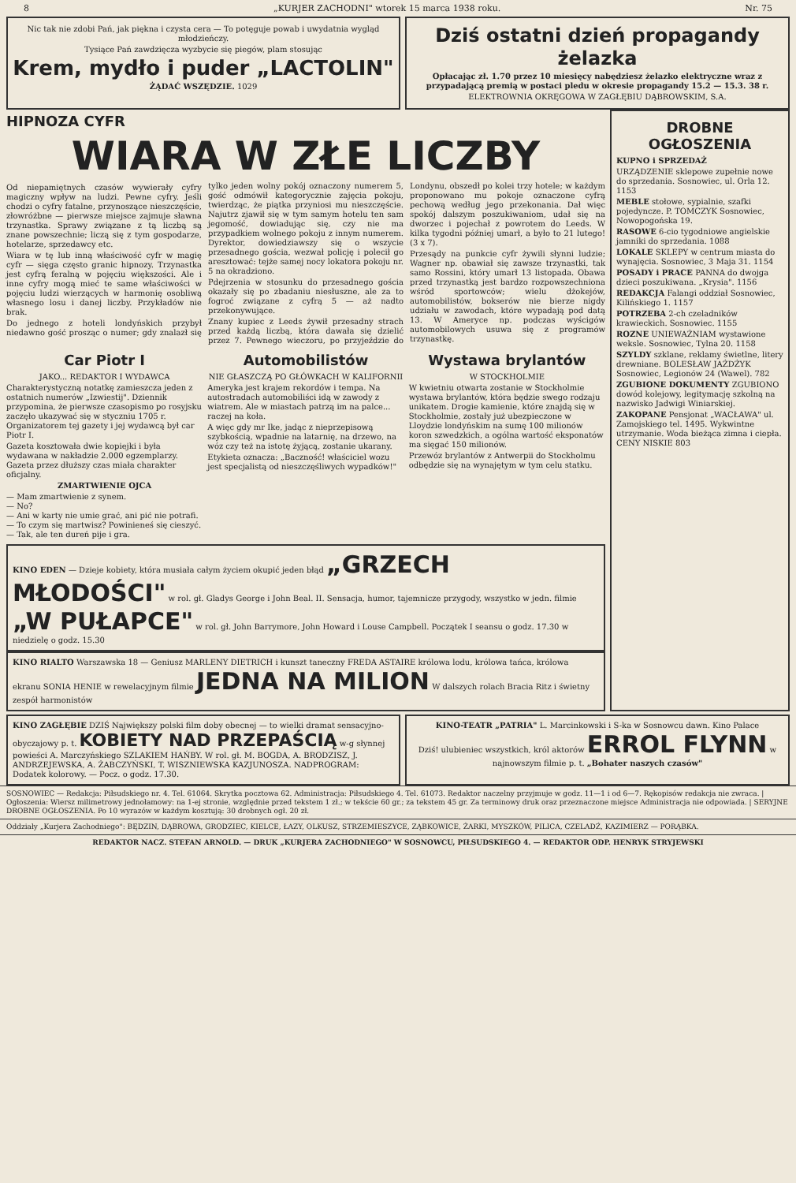8 „KURJER ZACHODNI" wtorek 15 marca 1938 roku. Nr. 75
Nic tak nie zdobi Pań, jak piękna i czysta cera — To potęguje powab i uwydatnia wygląd młodzieńczy.
Tysiące Pań zawdzięcza wyzbycie się piegów, plam stosując
Krem, mydło i puder „LACTOLIN"
ŻĄDAĆ WSZĘDZIE. 1029
Dziś ostatni dzień propagandy żelazka
Opłacając zł. 1.70 przez 10 miesięcy nabędziesz żelazko elektryczne wraz z przypadającą premią w postaci pledu w okresie propagandy 15.2 — 15.3. 38 r.
ELEKTROWNIA OKRĘGOWA W ZAGŁĘBIU DĄBROWSKIM, S.A.
HIPNOZA CYFR
WIARA W ZŁE LICZBY
Od niepamiętnych czasów wywierały cyfry magiczny wpływ na ludzi. Pewne cyfry. Jeśli chodzi o cyfry fatalne, przynoszące nieszczęście, złowróżbne — pierwsze miejsce zajmuje sławna trzynastka. Sprawy związane z tą liczbą są znane powszechnie; liczą się z tym gospodarze, hotelarze, sprzedawcy etc.
Wiara w tę lub inną właściwość cyfr w magię cyfr — sięga często granic hipnozy. Trzynastka jest cyfrą feralną w pojęciu większości. Ale i inne cyfry mogą mieć te same właściwości w pojęciu ludzi wierzących w harmonię osobliwą własnego losu i danej liczby. Przykładów nie brak.
Do jednego z hoteli londyńskich przybył niedawno gość prosząc o numer; gdy znalazł się tylko jeden wolny pokój oznaczony numerem 5, gość odmówił kategorycznie zajęcia pokoju, twierdząc, że piątka przyniosi mu nieszczęście. Najutrz zjawił się w tym samym hotelu ten sam jegomość, dowiadując się, czy nie ma przypadkiem wolnego pokoju z innym numerem. Dyrektor, dowiedziawszy się o wszycie przesadnego gościa, wezwał policję i polecił go aresztować: tejże samej nocy lokatora pokoju nr. 5 na okradziono.
Pdejrzenia w stosunku do przesadnego gościa okazały się po zbadaniu niesłuszne, ale za to fogroć związane z cyfrą 5 — aż nadto przekonywujące.
Znany kupiec z Leeds żywił przesadny strach przed każdą liczbą, która dawała się dzielić przez 7. Pewnego wieczoru, po przyjeździe do Londynu, obszedł po kolei trzy hotele; w każdym proponowano mu pokoje oznaczone cyfrą pechową według jego przekonania. Dał więc spokój dalszym poszukiwaniom, udał się na dworzec i pojechał z powrotem do Leeds. W kilka tygodni później umarł, a było to 21 lutego! (3 x 7).
Przesądy na punkcie cyfr żywili słynni ludzie; Wagner np. obawiał się zawsze trzynastki, tak samo Rossini, który umarł 13 listopada. Obawa przed trzynastką jest bardzo rozpowszechniona wśród sportowców; wielu dżokejów, automobilistów, bokserów nie bierze nigdy udziału w zawodach, które wypadają pod datą 13. W Ameryce np. podczas wyścigów automobilowych usuwa się z programów trzynastkę.
Car Piotr I
JAKO... REDAKTOR I WYDAWCA
Charakterystyczną notatkę zamieszcza jeden z ostatnich numerów „Izwiestij". Dziennik przypomina, że pierwsze czasopismo po rosyjsku zaczęło ukazywać się w styczniu 1705 r. Organizatorem tej gazety i jej wydawcą był car Piotr I.
Gazeta kosztowała dwie kopiejki i była wydawana w nakładzie 2.000 egzemplarzy. Gazeta przez dłuższy czas miała charakter oficjalny.
ZMARTWIENIE OJCA
— Mam zmartwienie z synem.
— No?
— Ani w karty nie umie grać, ani pić nie potrafi.
— To czym się martwisz? Powinieneś się cieszyć.
— Tak, ale ten dureń pije i gra.
Automobilistów
NIE GŁASZCZĄ PO GŁÓWKACH W KALIFORNII
Ameryka jest krajem rekordów i tempa. Na autostradach automobiliści idą w zawody z wiatrem. Ale w miastach patrzą im na palce... raczej na koła.
A więc gdy mr Ike, jadąc z nieprzepisową szybkością, wpadnie na latarnię, na drzewo, na wóz czy też na istotę żyjącą, zostanie ukarany.
Etykieta oznacza: „Baczność! właściciel wozu jest specjalistą od nieszczęśliwych wypadków!"
Wystawa brylantów
W STOCKHOLMIE
W kwietniu otwarta zostanie w Stockholmie wystawa brylantów, która będzie swego rodzaju unikatem. Drogie kamienie, które znajdą się w Stockholmie, zostały już ubezpieczone w Lloydzie londyńskim na sumę 100 milionów koron szwedzkich, a ogólna wartość eksponatów ma sięgać 150 milionów.
Przewóz brylantów z Antwerpii do Stockholmu odbędzie się na wynajętym w tym celu statku.
KINO EDEN — Dzieje kobiety, która musiała całym życiem okupić jeden błąd „GRZECH MŁODOŚCI" w rol. gł. Gladys George i John Beal. II. Sensacja, humor, tajemnicze przygody, wszystko w jedn. filmie „W PUŁAPCE" w rol. gł. John Barrymore, John Howard i Louse Campbell. Początek I seansu o godz. 17.30 w niedzielę o godz. 15.30
KINO RIALTO Warszawska 18 — Geniusz MARLENY DIETRICH i kunszt taneczny FREDA ASTAIRE królowa lodu, królowa tańca, królowa ekranu SONIA HENIE w rewelacyjnym filmie JEDNA NA MILION W dalszych rolach Bracia Ritz i świetny zespół harmonistów
DROBNE OGŁOSZENIA
KUPNO i SPRZEDAŻ
URZĄDZENIE sklepowe zupełnie nowe do sprzedania. Sosnowiec, ul. Orla 12. 1153
MEBLE stołowe, sypialnie, szafki pojedyncze. P. TOMCZYK Sosnowiec, Nowopogońska 19.
RASOWE 6-cio tygodniowe angielskie jamniki do sprzedania. 1088
LOKALE SKLEPY w centrum miasta do wynajęcia. Sosnowiec, 3 Maja 31. 1154
POSADY i PRACE PANNA do dwojga dzieci poszukiwana. „Krysia". 1156
REDAKCJA Falangi oddział Sosnowiec, Kilińskiego 1. 1157
POTRZEBA 2-ch czeladników krawieckich. Sosnowiec. 1155
ROZNE UNIEWAŻNIAM wystawione weksle. Sosnowiec, Tylna 20. 1158
SZYLDY szklane, reklamy świetlne, litery drewniane. BOLESŁAW JAŻDŻYK Sosnowiec, Legionów 24 (Wawel). 782
ZGUBIONE DOKUMENTY ZGUBIONO dowód kolejowy, legitymację szkolną na nazwisko Jadwigi Winiarskiej.
ZAKOPANE Pensjonat „WACŁAWA" ul. Zamojskiego tel. 1495. Wykwintne utrzymanie. Woda bieżąca zimna i ciepła. CENY NISKIE 803
KINO ZAGŁĘBIE DZIŚ Największy polski film doby obecnej — to wielki dramat sensacyjno-obyczajowy p. t. KOBIETY NAD PRZEPAŚCIĄ w-g słynnej powieści A. Marczyńskiego SZLAKIEM HAŃBY. W rol. gł. M. BOGDA, A. BRODZISZ, J. ANDRZEJEWSKA, A. ŻABCZYŃSKI, T. WISZNIEWSKA KAZJUNOSZA. NADPROGRAM: Dodatek kolorowy. — Pocz. o godz. 17.30.
KINO-TEATR „PATRIA" L. Marcinkowski i S-ka w Sosnowcu dawn. Kino Palace
Dziś! ulubieniec wszystkich, król aktorów ERROL FLYNN w najnowszym filmie p. t. „Bohater naszych czasów"
SOSNOWIEC — Redakcja: Piłsudskiego nr. 4. Tel. 61064. Skrytka pocztowa 62. Administracja: Piłsudskiego 4. Tel. 61073. Redaktor naczelny przyjmuje w godz. 11—1 i od 6—7. Rękopisów redakcja nie zwraca. | Ogłoszenia: Wiersz milimetrowy jednołamowy: na 1-ej stronie, względnie przed tekstem 1 zł.; w tekście 60 gr.; za tekstem 45 gr. Za terminowy druk oraz przeznaczone miejsce Administracja nie odpowiada. | SERYJNE DROBNE OGŁOSZENIA. Po 10 wyrazów w każdym kosztują: 30 drobnych ogł. 20 zł.
Oddziały „Kurjera Zachodniego": BĘDZIN, DĄBROWA, GRODZIEC, KIELCE, ŁAZY, OLKUSZ, STRZEMIESZYCE, ZĄBKOWICE, ŻARKI, MYSZKÓW, PILICA, CZELADŹ, KAZIMIERZ — PORĄBKA.
REDAKTOR NACZ. STEFAN ARNOLD. — DRUK „KURJERA ZACHODNIEGO" W SOSNOWCU, PIŁSUDSKIEGO 4. — REDAKTOR ODP. HENRYK STRYJEWSKI